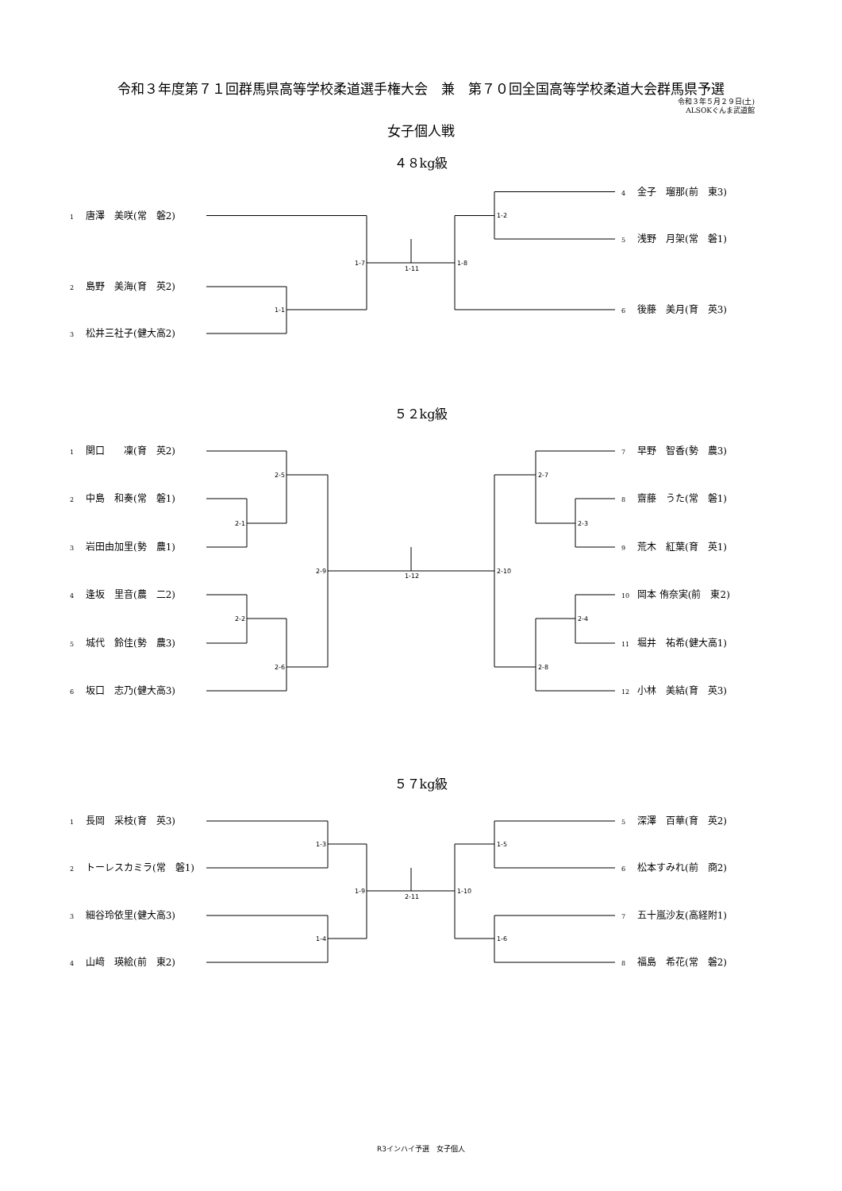令和３年度第７１回群馬県高等学校柔道選手権大会　兼　第７０回全国高等学校柔道大会群馬県予選
令和３年５月２９日(土)
ALSOKぐんま武道館
女子個人戦
４８kg級
1 唐澤　美咲(常　磐2)
2 島野　美海(育　英2)
3 松井三社子(健大高2)
1-2
1-7
1-11
1-8
1-1
4 金子　瑠那(前　東3)
5 浅野　月架(常　磐1)
6 後藤　美月(育　英3)
５２kg級
1 関口　　凜(育　英2)
2 中島　和奏(常　磐1)
3 岩田由加里(勢　農1)
4 逢坂　里音(農　二2)
5 城代　鈴佳(勢　農3)
6 坂口　志乃(健大高3)
2-5
2-1
2-9
1-12
2-10
2-2
2-6
2-7
2-3
2-4
2-8
7 早野　智香(勢　農3)
8 齋藤　うた(常　磐1)
9 荒木　紅葉(育　英1)
10 岡本 侑奈実(前　東2)
11 堀井　祐希(健大高1)
12 小林　美結(育　英3)
５７kg級
1 長岡　采枝(育　英3)
2 トーレスカミラ(常　磐1)
3 細谷玲依里(健大高3)
4 山﨑　瑛絵(前　東2)
1-3
1-4
1-9
2-11
1-10
1-5
1-6
5 深澤　百華(育　英2)
6 松本すみれ(前　商2)
7 五十嵐沙友(高経附1)
8 福島　希花(常　磐2)
R3インハイ予選　女子個人